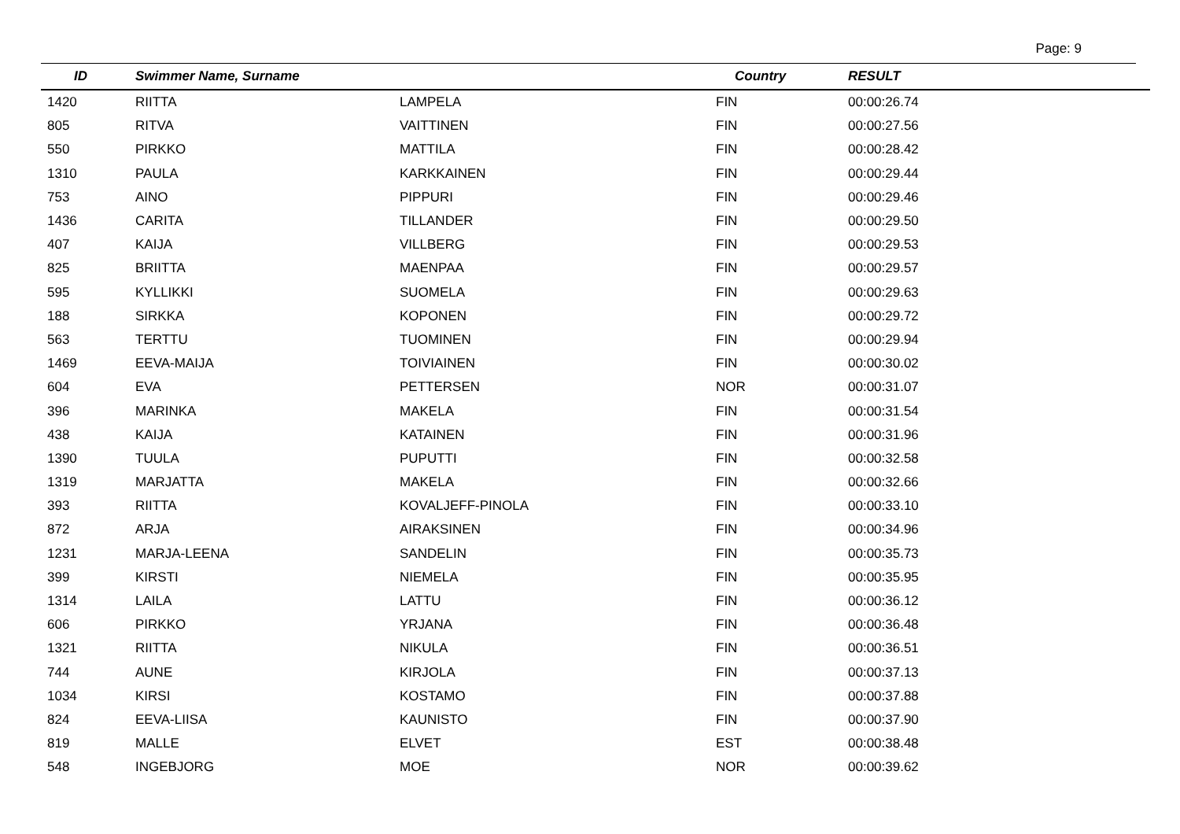Page: 9
| ID | Swimmer Name, Surname | | Country | RESULT |
| --- | --- | --- | --- | --- |
| 1420 | RIITTA | LAMPELA | FIN | 00:00:26.74 |
| 805 | RITVA | VAITTINEN | FIN | 00:00:27.56 |
| 550 | PIRKKO | MATTILA | FIN | 00:00:28.42 |
| 1310 | PAULA | KARKKAINEN | FIN | 00:00:29.44 |
| 753 | AINO | PIPPURI | FIN | 00:00:29.46 |
| 1436 | CARITA | TILLANDER | FIN | 00:00:29.50 |
| 407 | KAIJA | VILLBERG | FIN | 00:00:29.53 |
| 825 | BRIITTA | MAENPAA | FIN | 00:00:29.57 |
| 595 | KYLLIKKI | SUOMELA | FIN | 00:00:29.63 |
| 188 | SIRKKA | KOPONEN | FIN | 00:00:29.72 |
| 563 | TERTTU | TUOMINEN | FIN | 00:00:29.94 |
| 1469 | EEVA-MAIJA | TOIVIAINEN | FIN | 00:00:30.02 |
| 604 | EVA | PETTERSEN | NOR | 00:00:31.07 |
| 396 | MARINKA | MAKELA | FIN | 00:00:31.54 |
| 438 | KAIJA | KATAINEN | FIN | 00:00:31.96 |
| 1390 | TUULA | PUPUTTI | FIN | 00:00:32.58 |
| 1319 | MARJATTA | MAKELA | FIN | 00:00:32.66 |
| 393 | RIITTA | KOVALJEFF-PINOLA | FIN | 00:00:33.10 |
| 872 | ARJA | AIRAKSINEN | FIN | 00:00:34.96 |
| 1231 | MARJA-LEENA | SANDELIN | FIN | 00:00:35.73 |
| 399 | KIRSTI | NIEMELA | FIN | 00:00:35.95 |
| 1314 | LAILA | LATTU | FIN | 00:00:36.12 |
| 606 | PIRKKO | YRJANA | FIN | 00:00:36.48 |
| 1321 | RIITTA | NIKULA | FIN | 00:00:36.51 |
| 744 | AUNE | KIRJOLA | FIN | 00:00:37.13 |
| 1034 | KIRSI | KOSTAMO | FIN | 00:00:37.88 |
| 824 | EEVA-LIISA | KAUNISTO | FIN | 00:00:37.90 |
| 819 | MALLE | ELVET | EST | 00:00:38.48 |
| 548 | INGEBJORG | MOE | NOR | 00:00:39.62 |